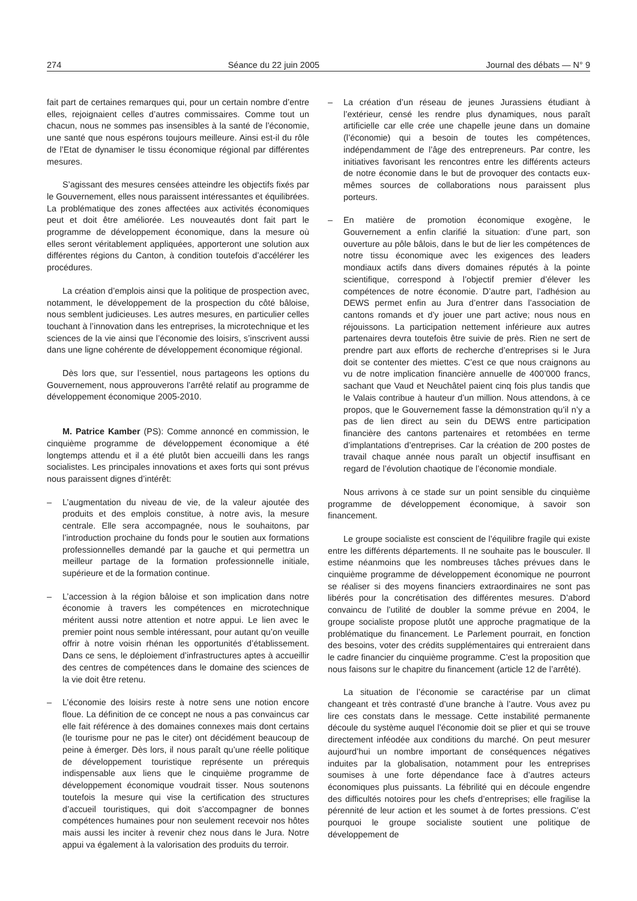274 Séance du 22 juin 2005 Journal des débats — N° 9
fait part de certaines remarques qui, pour un certain nombre d’entre elles, rejoignaient celles d’autres commissaires. Comme tout un chacun, nous ne sommes pas insensibles à la santé de l’économie, une santé que nous espérons toujours meilleure. Ainsi est-il du rôle de l’Etat de dynamiser le tissu économique régional par différentes mesures.
S’agissant des mesures censées atteindre les objectifs fixés par le Gouvernement, elles nous paraissent intéressantes et équilibrées. La problématique des zones affectées aux activités économiques peut et doit être améliorée. Les nouveautés dont fait part le programme de développement économique, dans la mesure où elles seront véritablement appliquées, apporteront une solution aux différentes régions du Canton, à condition toutefois d’accélérer les procédures.
La création d’emplois ainsi que la politique de prospection avec, notamment, le développement de la prospection du côté bâloise, nous semblent judicieuses. Les autres mesures, en particulier celles touchant à l’innovation dans les entreprises, la microtechnique et les sciences de la vie ainsi que l’économie des loisirs, s’inscrivent aussi dans une ligne cohérente de développement économique régional.
Dès lors que, sur l’essentiel, nous partageons les options du Gouvernement, nous approuverons l’arrêté relatif au programme de développement économique 2005-2010.
M. Patrice Kamber (PS): Comme annoncé en commission, le cinquième programme de développement économique a été longtemps attendu et il a été plutôt bien accueilli dans les rangs socialistes. Les principales innovations et axes forts qui sont prévus nous paraissent dignes d’intérêt:
– L’augmentation du niveau de vie, de la valeur ajoutée des produits et des emplois constitue, à notre avis, la mesure centrale. Elle sera accompagnée, nous le souhaitons, par l’introduction prochaine du fonds pour le soutien aux formations professionnelles demandé par la gauche et qui permettra un meilleur partage de la formation professionnelle initiale, supérieure et de la formation continue.
– L’accession à la région bâloise et son implication dans notre économie à travers les compétences en microtechnique méritent aussi notre attention et notre appui. Le lien avec le premier point nous semble intéressant, pour autant qu’on veuille offrir à notre voisin rhénan les opportunités d’établissement. Dans ce sens, le déploiement d’infrastructures aptes à accueillir des centres de compétences dans le domaine des sciences de la vie doit être retenu.
– L’économie des loisirs reste à notre sens une notion encore floue. La définition de ce concept ne nous a pas convaincus car elle fait référence à des domaines connexes mais dont certains (le tourisme pour ne pas le citer) ont décidément beaucoup de peine à émerger. Dès lors, il nous paraît qu’une réelle politique de développement touristique représente un prérequis indispensable aux liens que le cinquième programme de développement économique voudrait tisser. Nous soutenons toutefois la mesure qui vise la certification des structures d’accueil touristiques, qui doit s’accompagner de bonnes compétences humaines pour non seulement recevoir nos hôtes mais aussi les inciter à revenir chez nous dans le Jura. Notre appui va également à la valorisation des produits du terroir.
– La création d’un réseau de jeunes Jurassiens étudiant à l’extérieur, censé les rendre plus dynamiques, nous paraît artificielle car elle crée une chapelle jeune dans un domaine (l’économie) qui a besoin de toutes les compétences, indépendamment de l’âge des entrepreneurs. Par contre, les initiatives favorisant les rencontres entre les différents acteurs de notre économie dans le but de provoquer des contacts eux-mêmes sources de collaborations nous paraissent plus porteurs.
– En matière de promotion économique exogène, le Gouvernement a enfin clarifié la situation: d’une part, son ouverture au pôle bâlois, dans le but de lier les compétences de notre tissu économique avec les exigences des leaders mondiaux actifs dans divers domaines réputés à la pointe scientifique, correspond à l’objectif premier d’élever les compétences de notre économie. D’autre part, l’adhésion au DEWS permet enfin au Jura d’entrer dans l’association de cantons romands et d’y jouer une part active; nous nous en réjouissons. La participation nettement inférieure aux autres partenaires devra toutefois être suivie de près. Rien ne sert de prendre part aux efforts de recherche d’entreprises si le Jura doit se contenter des miettes. C’est ce que nous craignons au vu de notre implication financière annuelle de 400’000 francs, sachant que Vaud et Neuchâtel paient cinq fois plus tandis que le Valais contribue à hauteur d’un million. Nous attendons, à ce propos, que le Gouvernement fasse la démonstration qu’il n’y a pas de lien direct au sein du DEWS entre participation financière des cantons partenaires et retombées en terme d’implantations d’entreprises. Car la création de 200 postes de travail chaque année nous paraît un objectif insuffisant en regard de l’évolution chaotique de l’économie mondiale.
Nous arrivons à ce stade sur un point sensible du cinquième programme de développement économique, à savoir son financement.
Le groupe socialiste est conscient de l’équilibre fragile qui existe entre les différents départements. Il ne souhaite pas le bousculer. Il estime néanmoins que les nombreuses tâches prévues dans le cinquième programme de développement économique ne pourront se réaliser si des moyens financiers extraordinaires ne sont pas libérés pour la concrétisation des différentes mesures. D’abord convaincu de l’utilité de doubler la somme prévue en 2004, le groupe socialiste propose plutôt une approche pragmatique de la problématique du financement. Le Parlement pourrait, en fonction des besoins, voter des crédits supplémentaires qui entreraient dans le cadre financier du cinquième programme. C’est la proposition que nous faisons sur le chapitre du financement (article 12 de l’arrêté).
La situation de l’économie se caractérise par un climat changeant et très contrasté d’une branche à l’autre. Vous avez pu lire ces constats dans le message. Cette instabilité permanente découle du système auquel l’économie doit se plier et qui se trouve directement inféodée aux conditions du marché. On peut mesurer aujourd’hui un nombre important de conséquences négatives induites par la globalisation, notamment pour les entreprises soumises à une forte dépendance face à d’autres acteurs économiques plus puissants. La fébrilité qui en découle engendre des difficultés notoires pour les chefs d’entreprises; elle fragilise la pérennité de leur action et les soumet à de fortes pressions. C’est pourquoi le groupe socialiste soutient une politique de développement de